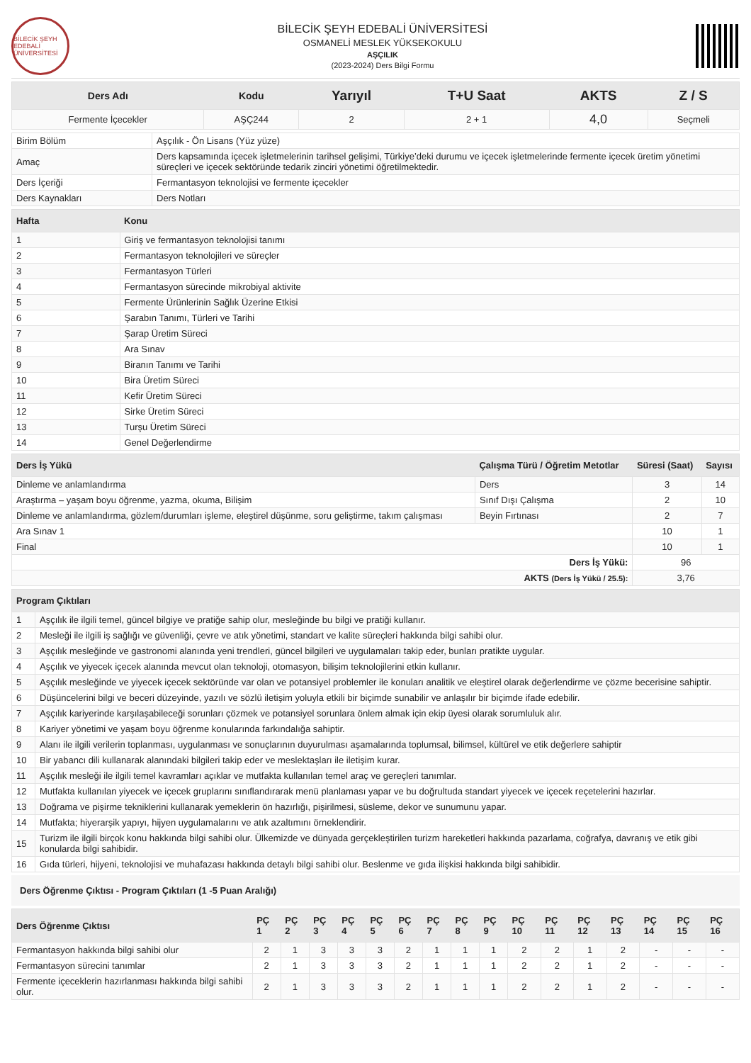BİLECİK ŞEYH EDEBALİ ÜNİVERSİTESİ
BİLECİK ŞEYH EDEBALİ ÜNİVERSİTESİ
OSMANELİ MESLEK YÜKSEKOKULU
AŞÇILIK
(2023-2024) Ders Bilgi Formu
| Ders Adı | Kodu | Yarıyıl | T+U Saat | AKTS | Z / S |
| --- | --- | --- | --- | --- | --- |
| Fermente İçecekler | AŞÇ244 | 2 | 2 + 1 | 4,0 | Seçmeli |
| Birim Bölüm | Aşçılık - Ön Lisans (Yüz yüze) |
| Amaç | Ders kapsamında içecek işletmelerinin tarihsel gelişimi, Türkiye’deki durumu ve içecek işletmelerinde fermente içecek üretim yönetimi süreçleri ve içecek sektöründe tedarik zinciri yönetimi öğretilmektedir. |
| Ders İçeriği | Fermantasyon teknolojisi ve fermente içecekler |
| Ders Kaynakları | Ders Notları |
| Hafta | Konu |
| --- | --- |
| 1 | Giriş ve fermantasyon teknolojisi tanımı |
| 2 | Fermantasyon teknolojileri ve süreçler |
| 3 | Fermantasyon Türleri |
| 4 | Fermantasyon sürecinde mikrobiyal aktivite |
| 5 | Fermente Ürünlerinin Sağlık Üzerine Etkisi |
| 6 | Şarabın Tanımı, Türleri ve Tarihi |
| 7 | Şarap Üretim Süreci |
| 8 | Ara Sınav |
| 9 | Biranın Tanımı ve Tarihi |
| 10 | Bira Üretim Süreci |
| 11 | Kefir Üretim Süreci |
| 12 | Sirke Üretim Süreci |
| 13 | Turşu Üretim Süreci |
| 14 | Genel Değerlendirme |
| Ders İş Yükü | Çalışma Türü / Öğretim Metotlar | Süresi (Saat) | Sayısı |
| --- | --- | --- | --- |
| Dinleme ve anlamlandırma | Ders | 3 | 14 |
| Araştırma – yaşam boyu öğrenme, yazma, okuma, Bilişim | Sınıf Dışı Çalışma | 2 | 10 |
| Dinleme ve anlamlandırma, gözlem/durumları işleme, eleştirel düşünme, soru geliştirme, takım çalışması | Beyin Fırtınası | 2 | 7 |
| Ara Sınav 1 | | 10 | 1 |
| Final | | 10 | 1 |
| Ders İş Yükü: | | 96 | |
| AKTS (Ders İş Yükü / 25.5): | | 3,76 | |
| Program Çıktıları | |
| --- | --- |
| 1 | Aşçılık ile ilgili temel, güncel bilgiye ve pratiğe sahip olur, mesleğinde bu bilgi ve pratiği kullanır. |
| 2 | Mesleği ile ilgili iş sağlığı ve güvenliği, çevre ve atık yönetimi, standart ve kalite süreçleri hakkında bilgi sahibi olur. |
| 3 | Aşçılık mesleğinde ve gastronomi alanında yeni trendleri, güncel bilgileri ve uygulamaları takip eder, bunları pratikte uygular. |
| 4 | Aşçılık ve yiyecek içecek alanında mevcut olan teknoloji, otomasyon, bilişim teknolojilerini etkin kullanır. |
| 5 | Aşçılık mesleğinde ve yiyecek içecek sektöründe var olan ve potansiyel problemler ile konuları analitik ve eleştirel olarak değerlendirme ve çözme becerisine sahiptir. |
| 6 | Düşüncelerini bilgi ve beceri düzeyinde, yazılı ve sözlü iletişim yoluyla etkili bir biçimde sunabilir ve anlaşılır bir biçimde ifade edebilir. |
| 7 | Aşçılık kariyerinde karşılaşabileceği sorunları çözmek ve potansiyel sorunlara önlem almak için ekip üyesi olarak sorumluluk alır. |
| 8 | Kariyer yönetimi ve yaşam boyu öğrenme konularında farkındalığa sahiptir. |
| 9 | Alanı ile ilgili verilerin toplanması, uygulanması ve sonuçlarının duyurulması aşamalarında toplumsal, bilimsel, kültürel ve etik değerlere sahiptir |
| 10 | Bir yabancı dili kullanarak alanındaki bilgileri takip eder ve meslektaşları ile iletişim kurar. |
| 11 | Aşçılık mesleği ile ilgili temel kavramları açıklar ve mutfakta kullanılan temel araç ve gereçleri tanımlar. |
| 12 | Mutfakta kullanılan yiyecek ve içecek gruplarını sınıflandırarak menü planlaması yapar ve bu doğrultuda standart yiyecek ve içecek reçetelerini hazırlar. |
| 13 | Doğrama ve pişirme tekniklerini kullanarak yemeklerin ön hazırlığı, pişirilmesi, süsleme, dekor ve sunumunu yapar. |
| 14 | Mutfakta; hiyerarşik yapıyı, hijyen uygulamalarını ve atık azaltımını örneklendirir. |
| 15 | Turizm ile ilgili birçok konu hakkında bilgi sahibi olur. Ülkemizde ve dünyada gerçekleştirilen turizm hareketleri hakkında pazarlama, coğrafya, davranış ve etik gibi konularda bilgi sahibidir. |
| 16 | Gıda türleri, hijyeni, teknolojisi ve muhafazası hakkında detaylı bilgi sahibi olur. Beslenme ve gıda ilişkisi hakkında bilgi sahibidir. |
Ders Öğrenme Çıktısı - Program Çıktıları (1 -5 Puan Aralığı)
| Ders Öğrenme Çıktısı | PÇ 1 | PÇ 2 | PÇ 3 | PÇ 4 | PÇ 5 | PÇ 6 | PÇ 7 | PÇ 8 | PÇ 9 | PÇ 10 | PÇ 11 | PÇ 12 | PÇ 13 | PÇ 14 | PÇ 15 | PÇ 16 |
| --- | --- | --- | --- | --- | --- | --- | --- | --- | --- | --- | --- | --- | --- | --- | --- | --- |
| Fermantasyon hakkında bilgi sahibi olur | 2 | 1 | 3 | 3 | 3 | 2 | 1 | 1 | 1 | 2 | 2 | 1 | 2 | - | - | - |
| Fermantasyon sürecini tanımlar | 2 | 1 | 3 | 3 | 3 | 2 | 1 | 1 | 1 | 2 | 2 | 1 | 2 | - | - | - |
| Fermente içeceklerin hazırlanması hakkında bilgi sahibi olur. | 2 | 1 | 3 | 3 | 3 | 2 | 1 | 1 | 1 | 2 | 2 | 1 | 2 | - | - | - |